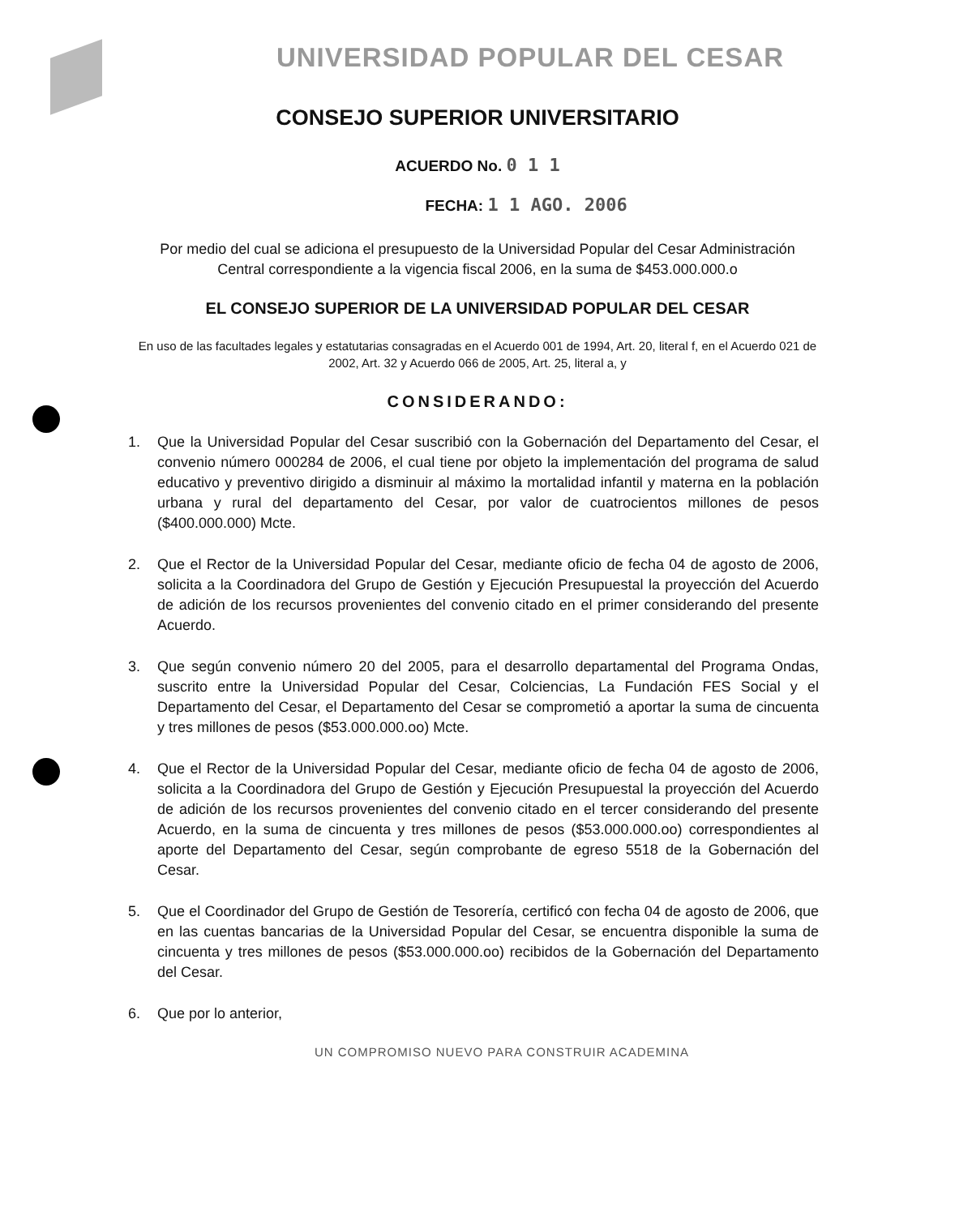UNIVERSIDAD POPULAR DEL CESAR
CONSEJO SUPERIOR UNIVERSITARIO
ACUERDO No. 0 1 1
FECHA: 1 1 AGO. 2006
Por medio del cual se adiciona el presupuesto de la Universidad Popular del Cesar Administración Central correspondiente a la vigencia fiscal 2006, en la suma de $453.000.000.o
EL CONSEJO SUPERIOR DE LA UNIVERSIDAD POPULAR DEL CESAR
En uso de las facultades legales y estatutarias consagradas en el Acuerdo 001 de 1994, Art. 20, literal f, en el Acuerdo 021 de 2002, Art. 32 y Acuerdo 066 de 2005, Art. 25, literal a, y
CONSIDERANDO:
1. Que la Universidad Popular del Cesar suscribió con la Gobernación del Departamento del Cesar, el convenio número 000284 de 2006, el cual tiene por objeto la implementación del programa de salud educativo y preventivo dirigido a disminuir al máximo la mortalidad infantil y materna en la población urbana y rural del departamento del Cesar, por valor de cuatrocientos millones de pesos ($400.000.000) Mcte.
2. Que el Rector de la Universidad Popular del Cesar, mediante oficio de fecha 04 de agosto de 2006, solicita a la Coordinadora del Grupo de Gestión y Ejecución Presupuestal la proyección del Acuerdo de adición de los recursos provenientes del convenio citado en el primer considerando del presente Acuerdo.
3. Que según convenio número 20 del 2005, para el desarrollo departamental del Programa Ondas, suscrito entre la Universidad Popular del Cesar, Colciencias, La Fundación FES Social y el Departamento del Cesar, el Departamento del Cesar se comprometió a aportar la suma de cincuenta y tres millones de pesos ($53.000.000.oo) Mcte.
4. Que el Rector de la Universidad Popular del Cesar, mediante oficio de fecha 04 de agosto de 2006, solicita a la Coordinadora del Grupo de Gestión y Ejecución Presupuestal la proyección del Acuerdo de adición de los recursos provenientes del convenio citado en el tercer considerando del presente Acuerdo, en la suma de cincuenta y tres millones de pesos ($53.000.000.oo) correspondientes al aporte del Departamento del Cesar, según comprobante de egreso 5518 de la Gobernación del Cesar.
5. Que el Coordinador del Grupo de Gestión de Tesorería, certificó con fecha 04 de agosto de 2006, que en las cuentas bancarias de la Universidad Popular del Cesar, se encuentra disponible la suma de cincuenta y tres millones de pesos ($53.000.000.oo) recibidos de la Gobernación del Departamento del Cesar.
6. Que por lo anterior,
UN COMPROMISO NUEVO PARA CONSTRUIR ACADEMINA